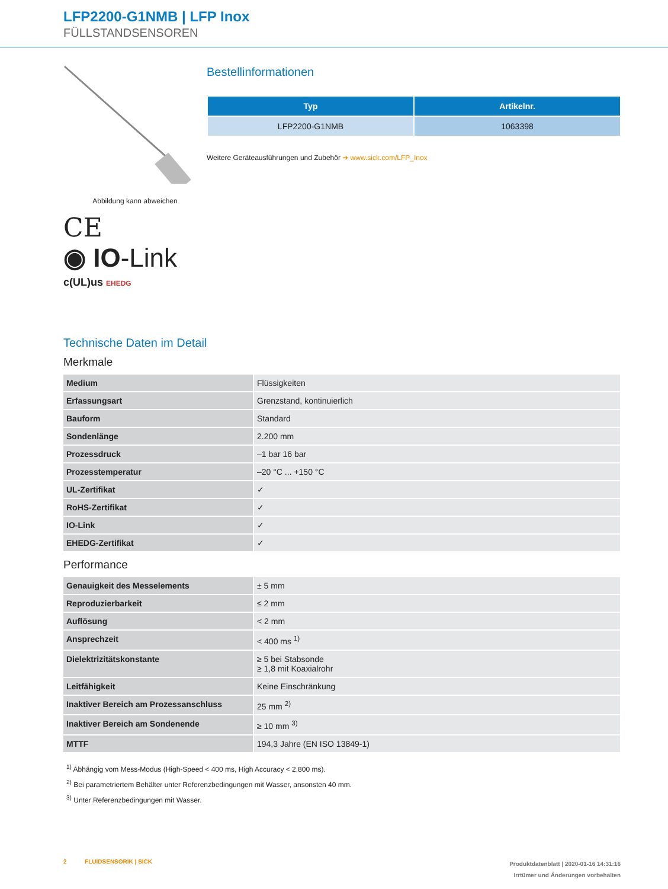LFP2200-G1NMB | LFP Inox
FÜLLSTANDSENSOREN
Abbildung kann abweichen
CE
◉ IO-Link
c(UL)us EHEDG
Bestellinformationen
| Typ | Artikelnr. |
| --- | --- |
| LFP2200-G1NMB | 1063398 |
Weitere Geräteausführungen und Zubehör ➜ www.sick.com/LFP_Inox
Technische Daten im Detail
Merkmale
| Medium | Flüssigkeiten |
| Erfassungsart | Grenzstand, kontinuierlich |
| Bauform | Standard |
| Sondenlänge | 2.200 mm |
| Prozessdruck | –1 bar 16 bar |
| Prozesstemperatur | –20 °C ... +150 °C |
| UL-Zertifikat | ✓ |
| RoHS-Zertifikat | ✓ |
| IO-Link | ✓ |
| EHEDG-Zertifikat | ✓ |
Performance
| Genauigkeit des Messelements | ± 5 mm |
| Reproduzierbarkeit | ≤ 2 mm |
| Auflösung | < 2 mm |
| Ansprechzeit | < 400 ms <sup>1)</sup> |
| Dielektrizitätskonstante | ≥ 5 bei Stabsonde ≥ 1,8 mit Koaxialrohr |
| Leitfähigkeit | Keine Einschränkung |
| Inaktiver Bereich am Prozessanschluss | 25 mm <sup>2)</sup> |
| Inaktiver Bereich am Sondenende | ≥ 10 mm <sup>3)</sup> |
| MTTF | 194,3 Jahre (EN ISO 13849-1) |
<sup>1)</sup> Abhängig vom Mess-Modus (High-Speed < 400 ms, High Accuracy < 2.800 ms).
<sup>2)</sup> Bei parametriertem Behälter unter Referenzbedingungen mit Wasser, ansonsten 40 mm.
<sup>3)</sup> Unter Referenzbedingungen mit Wasser.
2 FLUIDSENSORIK | SICK
Produktdatenblatt | 2020-01-16 14:31:16
Irrtümer und Änderungen vorbehalten